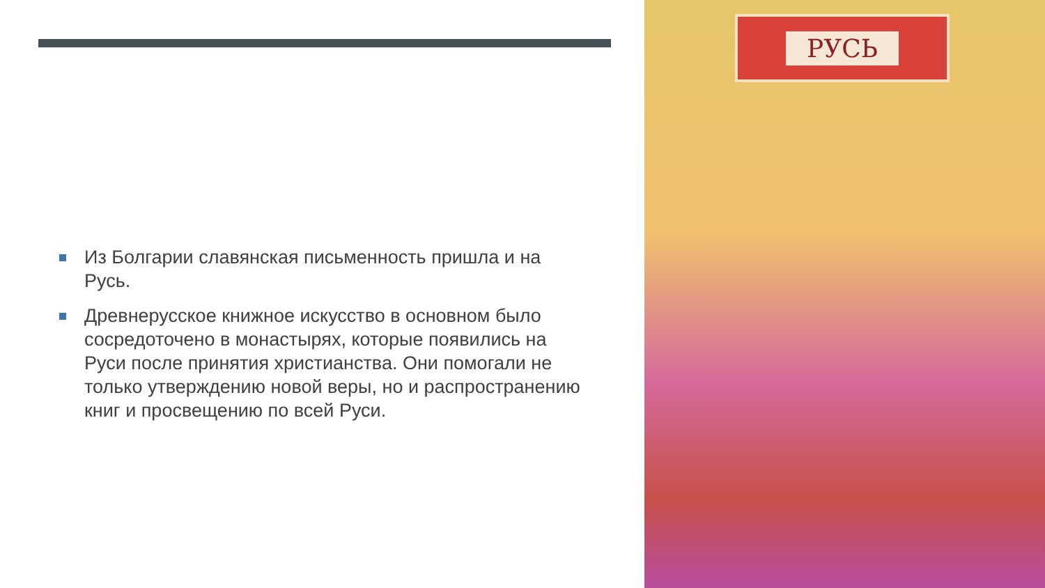Из Болгарии славянская письменность пришла и на Русь.
Древнерусское книжное искусство в основном было сосредоточено в монастырях, которые появились на Руси после принятия христианства. Они помогали не только утверждению новой веры, но и распространению книг и просвещению по всей Руси.
РУСЬ